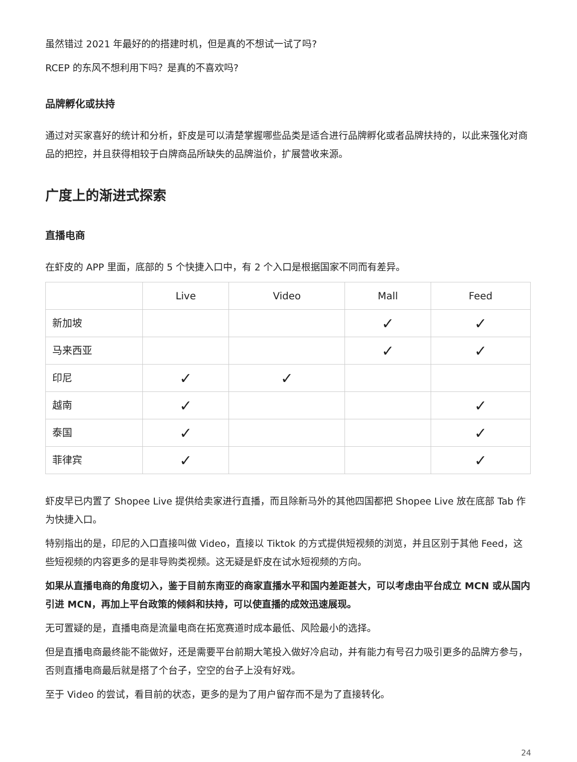虽然错过 2021 年最好的的搭建时机，但是真的不想试一试了吗?
RCEP 的东风不想利用下吗？是真的不喜欢吗?
品牌孵化或扶持
通过对买家喜好的统计和分析，虾皮是可以清楚掌握哪些品类是适合进行品牌孵化或者品牌扶持的，以此来强化对商品的把控，并且获得相较于白牌商品所缺失的品牌溢价，扩展营收来源。
广度上的渐进式探索
直播电商
在虾皮的 APP 里面，底部的 5 个快捷入口中，有 2 个入口是根据国家不同而有差异。
| | Live | Video | Mall | Feed |
| --- | --- | --- | --- | --- |
| 新加坡 | | | ✓ | ✓ |
| 马来西亚 | | | ✓ | ✓ |
| 印尼 | ✓ | ✓ | | |
| 越南 | ✓ | | | ✓ |
| 泰国 | ✓ | | | ✓ |
| 菲律宾 | ✓ | | | ✓ |
虾皮早已内置了 Shopee Live 提供给卖家进行直播，而且除新马外的其他四国都把 Shopee Live 放在底部 Tab 作为快捷入口。
特别指出的是，印尼的入口直接叫做 Video，直接以 Tiktok 的方式提供短视频的浏览，并且区别于其他 Feed，这些短视频的内容更多的是非导购类视频。这无疑是虾皮在试水短视频的方向。
如果从直播电商的角度切入，鉴于目前东南亚的商家直播水平和国内差距甚大，可以考虑由平台成立 MCN 或从国内引进 MCN，再加上平台政策的倾斜和扶持，可以使直播的成效迅速展现。
无可置疑的是，直播电商是流量电商在拓宽赛道时成本最低、风险最小的选择。
但是直播电商最终能不能做好，还是需要平台前期大笔投入做好冷启动，并有能力有号召力吸引更多的品牌方参与，否则直播电商最后就是搭了个台子，空空的台子上没有好戏。
至于 Video 的尝试，看目前的状态，更多的是为了用户留存而不是为了直接转化。
24